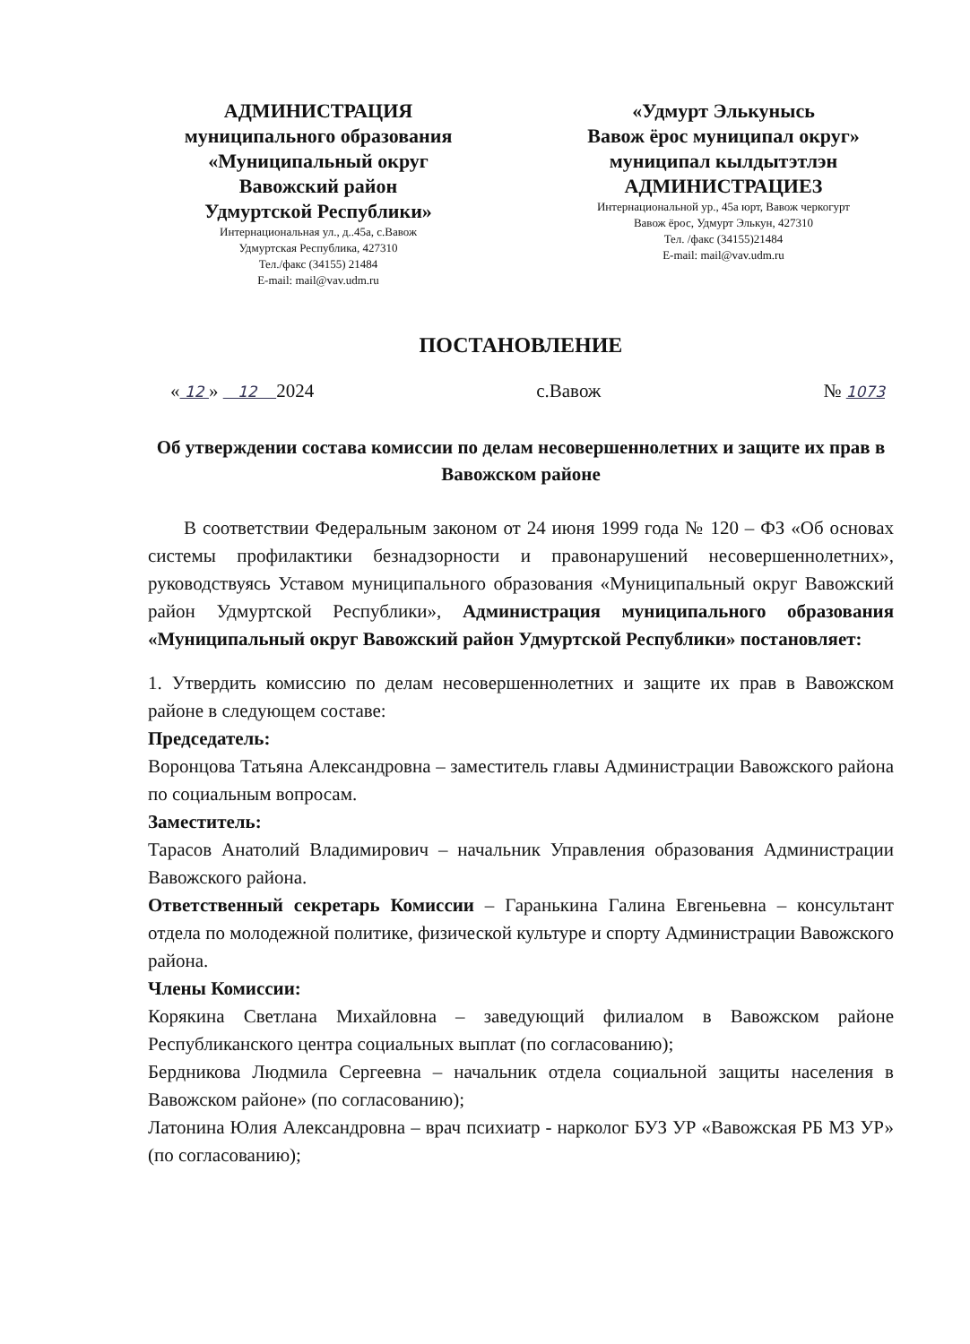АДМИНИСТРАЦИЯ
муниципального образования
«Муниципальный округ
Вавожский район
Удмуртской Республики»
Интернациональная ул., д..45а, с.Вавож
Удмуртская Республика, 427310
Тел./факс (34155) 21484
E-mail: mail@vav.udm.ru
«Удмурт Элькунысь
Вавож ёрос муниципал округ»
муниципал кылдытэтлэн
АДМИНИСТРАЦИЕЗ
Интернациональной ур., 45а юрт, Вавож черкогурт
Вавож ёрос, Удмурт Элькун, 427310
Тел. /факс (34155)21484
E-mail: mail@vav.udm.ru
ПОСТАНОВЛЕНИЕ
« 12 » 12 2024 с.Вавож № 1073
Об утверждении состава комиссии по делам несовершеннолетних и защите их прав в Вавожском районе
В соответствии Федеральным законом от 24 июня 1999 года № 120 – ФЗ «Об основах системы профилактики безнадзорности и правонарушений несовершеннолетних», руководствуясь Уставом муниципального образования «Муниципальный округ Вавожский район Удмуртской Республики», Администрация муниципального образования «Муниципальный округ Вавожский район Удмуртской Республики» постановляет:
1. Утвердить комиссию по делам несовершеннолетних и защите их прав в Вавожском районе в следующем составе:
Председатель:
Воронцова Татьяна Александровна – заместитель главы Администрации Вавожского района по социальным вопросам.
Заместитель:
Тарасов Анатолий Владимирович – начальник Управления образования Администрации Вавожского района.
Ответственный секретарь Комиссии – Гаранькина Галина Евгеньевна – консультант отдела по молодежной политике, физической культуре и спорту Администрации Вавожского района.
Члены Комиссии:
Корякина Светлана Михайловна – заведующий филиалом в Вавожском районе Республиканского центра социальных выплат (по согласованию);
Бердникова Людмила Сергеевна – начальник отдела социальной защиты населения в Вавожском районе» (по согласованию);
Латонина Юлия Александровна – врач психиатр - нарколог БУЗ УР «Вавожская РБ МЗ УР» (по согласованию);